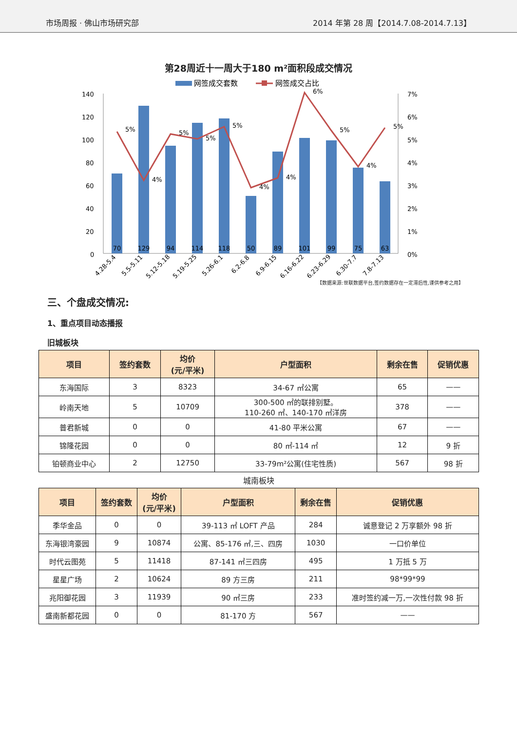市场周报 · 佛山市场研究部
2014 年第 28 周【2014.7.08-2014.7.13】
第28周近十一周大于180 m²面积段成交情况
网签成交套数
网签成交占比
140
120
100
80
60
40
20
0
7%
6%
5%
4%
3%
2%
1%
0%
70
129
94
114
118
50
89
101
99
75
63
5%
4%
5%
5%
5%
4%
4%
6%
5%
4%
5%
4.28-5.4
5.5-5.11
5.12-5.18
5.19-5.25
5.26-6.1
6.2-6.8
6.9-6.15
6.16-6.22
6.23-6.29
6.30-7.7
7.8-7.13
【数据来源:世联数据平台,签约数据存在一定滞后性,谨供参考之用】
三、个盘成交情况:
1、重点项目动态播报
旧城板块
| 项目 | 签约套数 | 均价 (元/平米) | 户型面积 | 剩余在售 | 促销优惠 |
| --- | --- | --- | --- | --- | --- |
| 东海国际 | 3 | 8323 | 34-67 ㎡公寓 | 65 | —— |
| 岭南天地 | 5 | 10709 | 300-500 ㎡的联排别墅。 110-260 ㎡、140-170 ㎡洋房 | 378 | —— |
| 普君新城 | 0 | 0 | 41-80 平米公寓 | 67 | —— |
| 锦隆花园 | 0 | 0 | 80 ㎡-114 ㎡ | 12 | 9 折 |
| 铂顿商业中心 | 2 | 12750 | 33-79m²公寓(住宅性质) | 567 | 98 折 |
城南板块
| 项目 | 签约套数 | 均价 (元/平米) | 户型面积 | 剩余在售 | 促销优惠 |
| --- | --- | --- | --- | --- | --- |
| 季华金品 | 0 | 0 | 39-113 ㎡ LOFT 产品 | 284 | 诚意登记 2 万享额外 98 折 |
| 东海银湾豪园 | 9 | 10874 | 公寓、85-176 ㎡,三、四房 | 1030 | 一口价单位 |
| 时代云图苑 | 5 | 11418 | 87-141 ㎡三四房 | 495 | 1 万抵 5 万 |
| 星星广场 | 2 | 10624 | 89 方三房 | 211 | 98*99*99 |
| 兆阳御花园 | 3 | 11939 | 90 ㎡三房 | 233 | 准时签约减一万,一次性付款 98 折 |
| 盛南新都花园 | 0 | 0 | 81-170 方 | 567 | —— |